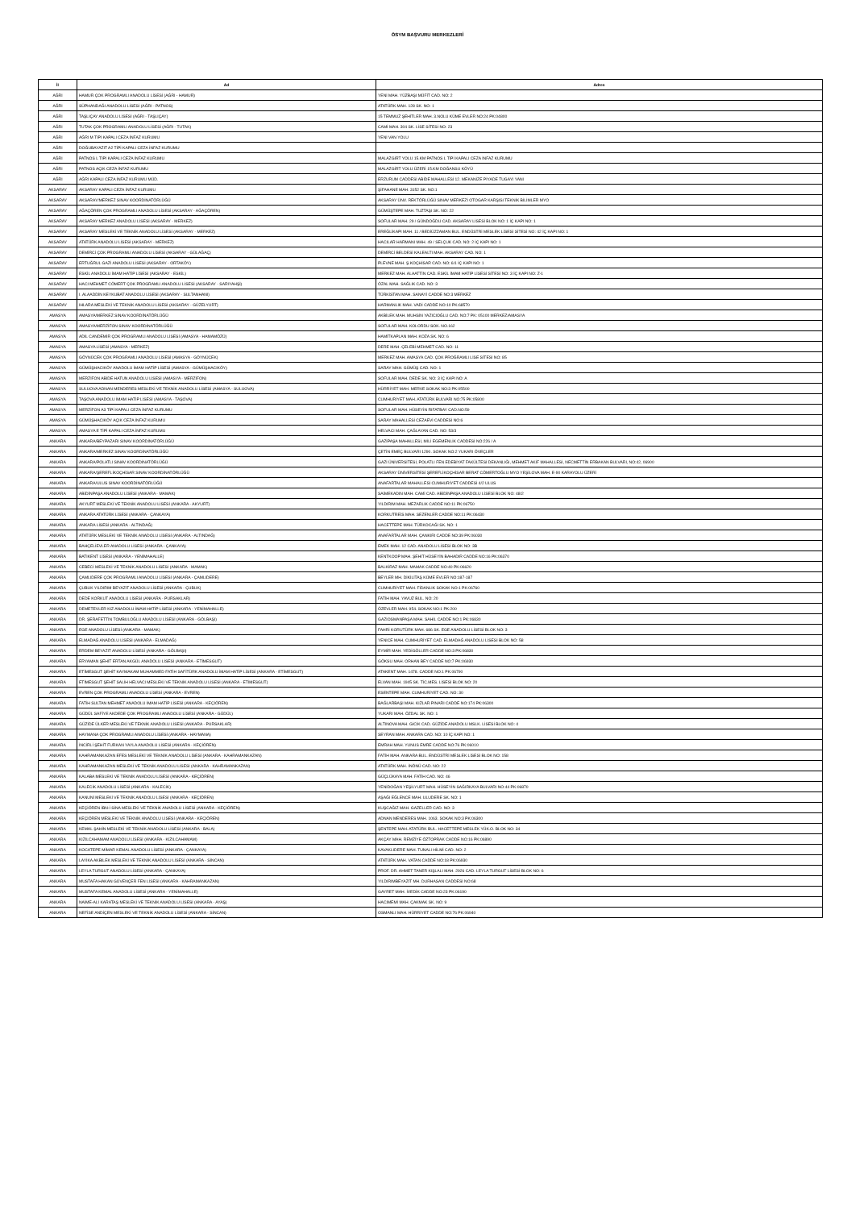ÖSYM BAŞVURU MERKEZLERİ
| İl | Ad | Adres |
| --- | --- | --- |
| AĞRI | HAMUR ÇOK PROGRAMLI ANADOLU LİSESİ (AĞRI - HAMUR) | YENİ MAH. YÜZBAŞI MÜFİT CAD. NO: 2 |
| AĞRI | SÜPHANDAĞI ANADOLU LİSESİ (AĞRI - PATNOS) | ATATÜRK MAH. 128 SK. NO: 1 |
| AĞRI | TAŞLIÇAY ANADOLU LİSESİ (AĞRI - TAŞLIÇAY) | 15 TEMMUZ ŞEHİTLER MAH. 3.NOLU KÜME EVLER NO:24 PK:04800 |
| AĞRI | TUTAK ÇOK PROGRAMLI ANADOLU LİSESİ (AĞRI - TUTAK) | CAMİ MAH. 304 SK. LİSE SİTESİ NO: 23 |
| AĞRI | AĞRI M TİPİ KAPALI CEZA İNFAZ KURUMU | YENİ VAN YOLU |
| AĞRI | DOĞUBAYAZIT A2 TİPİ KAPALI CEZA İNFAZ KURUMU | |
| AĞRI | PATNOS L TİPİ KAPALI CEZA İNFAZ KURUMU | MALAZGİRT YOLU 15.KM PATNOS L TİPİ KAPALI CEZA İNFAZ KURUMU |
| AĞRI | PATNOS AÇIK CEZA İNFAZ KURUMU | MALAZGİRT YOLU ÜZERİ 15.KM DOĞANSU KÖYÜ |
| AĞRI | AĞRI KAPALI CEZA İNFAZ KURUMU MÜD. | ERZURUM CADDESİ ABİDE MAHALLESİ 12. MEKANİZE PİYADE TUGAYI YANI |
| AKSARAY | AKSARAY KAPALI CEZA İNFAZ KURUMU | ŞİFAHANE MAH. 3152 SK. NO:1 |
| AKSARAY | AKSARAY/MERKEZ SINAV KOORDİNATÖRLÜĞÜ | AKSARAY ÜNV. REKTÖRLÜĞÜ SINAV MERKEZİ OTOGAR KARŞISI TEKNİK BİLİMLER MYO |
| AKSARAY | AĞAÇÖREN ÇOK PROGRAMLI ANADOLU LİSESİ (AKSARAY - AĞAÇÖREN) | GÜMÜŞTEPE MAH. TUZTAŞI SK. NO: 22 |
| AKSARAY | AKSARAY MERKEZ ANADOLU LİSESİ (AKSARAY - MERKEZ) | SOFULAR MAH. 29 / GÜNDOĞDU CAD. AKSARAY LİSESİ BLOK NO: 1 İÇ KAPI NO: 1 |
| AKSARAY | AKSARAY MESLEKİ VE TEKNİK ANADOLU LİSESİ (AKSARAY - MERKEZ) | EREĞLİKAPI MAH. 11 / BEDİÜZZAMAN BUL. ENDÜSTRİ MESLEK LİSESİ SİTESİ NO: 42 İÇ KAPI NO: 1 |
| AKSARAY | ATATÜRK ANADOLU LİSESİ (AKSARAY - MERKEZ) | HACILAR HARMANI MAH. 49 / SELÇUK CAD. NO: 2 İÇ KAPI NO: 1 |
| AKSARAY | DEMİRCİ ÇOK PROGRAMLI ANADOLU LİSESİ (AKSARAY - GÜLAĞAÇ) | DEMİRCİ BELDESİ KALEALTI MAH. AKSARAY CAD. NO: 1 |
| AKSARAY | ERTUĞRUL GAZİ ANADOLU LİSESİ (AKSARAY - ORTAKÖY) | PLEVNE MAH. Ş.KOÇHİSAR CAD. NO: 6/1 İÇ KAPI NO: 1 |
| AKSARAY | ESKİL ANADOLU İMAM HATİP LİSESİ (AKSARAY - ESKİL) | MERKEZ MAH. ALAATTİN CAD. ESKİL İMAM HATİP LİSESİ SİTESİ NO: 3 İÇ KAPI NO: Z-1 |
| AKSARAY | HACI MEHMET CÖMERT ÇOK PROGRAMLI ANADOLU LİSESİ (AKSARAY - SARIYAHŞİ) | ÖZAL MAH. SAĞLIK CAD. NO: 3 |
| AKSARAY | I. ALAADDİN KEYKUBAT ANADOLU LİSESİ (AKSARAY - SULTANHANI) | TÜRKİSTAN MAH. SANAYİ CADDE NO:3 MERKEZ |
| AKSARAY | IHLARA MESLEKİ VE TEKNİK ANADOLU LİSESİ (AKSARAY - GÜZELYURT) | HARMANLIK MAH. VADİ CADDE NO:10 PK:68570 |
| AMASYA | AMASYA/MERKEZ SINAV KOORDİNATÖRLÜĞÜ | AKBİLEK MAH. MUHSİN YAZICIOĞLU CAD. NO:7 PK: 05100 MERKEZ/AMASYA |
| AMASYA | AMASYA/MERZİFON SINAV KOORDİNATÖRLÜĞÜ | SOFULAR MAH. KOLORDU SOK. NO.162 |
| AMASYA | ADİL CANDEMİR ÇOK PROGRAMLI ANADOLU LİSESİ (AMASYA - HAMAMÖZÜ) | HAMİTKAPLAN MAH. KOZA SK. NO: 6 |
| AMASYA | AMASYA LİSESİ (AMASYA - MERKEZ) | DERE MAH. ÇELEBİ MEHMET CAD. NO: 11 |
| AMASYA | GÖYNÜCEK ÇOK PROGRAMLI ANADOLU LİSESİ (AMASYA - GÖYNÜCEK) | MERKEZ MAH. AMASYA CAD. ÇOK PROĞRAMLI LİSE SİTESİ NO: 85 |
| AMASYA | GÜMÜŞHACIKÖY ANADOLU İMAM HATİP LİSESİ (AMASYA - GÜMÜŞHACIKÖY) | SARAY MAH. GÜMÜŞ CAD. NO: 1 |
| AMASYA | MERZİFON ABİDE HATUN ANADOLU LİSESİ (AMASYA - MERZİFON) | SOFULAR MAH. DEDE SK. NO: 3 İÇ KAPI NO: A |
| AMASYA | SULUOVA ADNAN MENDERES MESLEKİ VE TEKNİK ANADOLU LİSESİ (AMASYA - SULUOVA) | HÜRRİYET MAH. MERVE SOKAK NO:3 PK:05500 |
| AMASYA | TAŞOVA ANADOLU İMAM HATİP LİSESİ (AMASYA - TAŞOVA) | CUMHURİYET MAH. ATATÜRK BULVARI NO:75 PK:05800 |
| AMASYA | MERZİFON A3 TİPİ KAPALI CEZA İNFAZ KURUMU | SOFULAR MAH. HÜSEYİN RIFATBAY CAD.NO:59 |
| AMASYA | GÜMÜŞHACIKÖY AÇIK CEZA İNFAZ KURUMU | SARAY MAHALLESİ CEZAEVİ CADDESİ NO:6 |
| AMASYA | AMASYA E TİPİ KAPALI CEZA İNFAZ KURUMU | HELVACI MAH. ÇAĞLAYAN CAD. NO: 53/3 |
| ANKARA | ANKARA/BEYPAZARI SINAV KOORDİNATÖRLÜĞÜ | GAZİPAŞA MAHALLESİ, MİLİ EGEMENLİK CADDESİ NO:226 / A |
| ANKARA | ANKARA/MERKEZ SINAV KOORDİNATÖRLÜĞÜ | ÇETİN EMEÇ BULVARI 1290. SOKAK NO:2 YUKARI ÖVEÇLER |
| ANKARA | ANKARA/POLATLI SINAV KOORDİNATÖRLÜĞÜ | GAZİ ÜNİVERSİTESİ, POLATLI FEN EDEBİYAT FAKÜLTESİ DEKANLIĞI, MEHMET AKİF MAHALLESİ, NECMETTİN ERBAKAN BULVARI, NO:42, 06900 |
| ANKARA | ANKARA/ŞEREFLİKOÇHİSAR SINAV KOORDİNATÖRLÜĞÜ | AKSARAY ÜNİVERSİTESİ ŞEREFLİKOÇHİSAR BERAT CÖMERTOĞLU MYO YEŞİLOVA MAH. E-90 KARAYOLU ÜZERİ |
| ANKARA | ANKARA/ULUS SINAV KOORDİNATÖRLÜĞÜ | ANAFARTALAR MAHALLESİ CUMHURİYET CADDESİ 4/2 ULUS |
| ANKARA | ABİDİNPAŞA ANADOLU LİSESİ (ANKARA - MAMAK) | SAİMEKADIN MAH. CAMİ CAD. ABİDİNPAŞA ANADOLU LİSESİ BLOK NO: 48/2 |
| ANKARA | AKYURT MESLEKİ VE TEKNİK ANADOLU LİSESİ (ANKARA - AKYURT) | YILDIRIM MAH. MEZARLIK CADDE NO:11 PK:06750 |
| ANKARA | ANKARA ATATÜRK LİSESİ (ANKARA - ÇANKAYA) | KORKUTREİS MAH. SEZENLER CADDE NO:11 PK:06430 |
| ANKARA | ANKARA LİSESİ (ANKARA - ALTINDAĞ) | HACETTEPE MAH. TÜRKOCAĞI SK. NO: 1 |
| ANKARA | ATATÜRK MESLEKİ VE TEKNİK ANADOLU LİSESİ (ANKARA - ALTINDAĞ) | ANAFARTALAR MAH. ÇANKIRI CADDE NO:39 PK:06030 |
| ANKARA | BAHÇELİEVLER ANADOLU LİSESİ (ANKARA - ÇANKAYA) | EMEK MAH. 12 CAD. ANADOLU LİSESİ BLOK NO: 3B |
| ANKARA | BATIKENT LİSESİ (ANKARA - YENİMAHALLE) | KENTKOOP MAH. ŞEHİT HÜSEYİN BAHADIR CADDE NO:16 PK:06370 |
| ANKARA | CEBECİ MESLEKİ VE TEKNİK ANADOLU LİSESİ (ANKARA - MAMAK) | BALKİRAZ MAH. MAMAK CADDE NO:40 PK:06620 |
| ANKARA | ÇAMLIDERE ÇOK PROGRAMLI ANADOLU LİSESİ (ANKARA - ÇAMLIDERE) | BEYLER MH. DİKİLİTAŞ KÜME EVLER NO:187-187 |
| ANKARA | ÇUBUK YILDIRIM BEYAZIT ANADOLU LİSESİ (ANKARA - ÇUBUK) | CUMHURİYET MAH. FİDANLIK SOKAK NO:1 PK:06760 |
| ANKARA | DEDE KORKUT ANADOLU LİSESİ (ANKARA - PURSAKLAR) | FATİH MAH. YAVUZ BUL. NO: 20 |
| ANKARA | DEMETEVLER KIZ ANADOLU İMAM HATİP LİSESİ (ANKARA - YENİMAHALLE) | ÖZEVLER MAH. 954. SOKAK NO:1 PK:200 |
| ANKARA | DR. ŞERAFETTİN TOMBULOĞLU ANADOLU LİSESİ (ANKARA - GÖLBAŞI) | GAZİOSMANPAŞA MAH. SAHİL CADDE NO:1 PK:06830 |
| ANKARA | EGE ANADOLU LİSESİ (ANKARA - MAMAK) | FAHRİ KORUTÜRK MAH. 686 SK. EGE ANADOLU LİSESİ BLOK NO: 3 |
| ANKARA | ELMADAĞ ANADOLU LİSESİ (ANKARA - ELMADAĞ) | YENİCE MAH. CUMHURİYET CAD. ELMADAĞ ANADOLU LİSESİ BLOK NO: 58 |
| ANKARA | ERDEM BEYAZIT ANADOLU LİSESİ (ANKARA - GÖLBAŞI) | EYMİR MAH. YEDİGÖLLER CADDE NO:3 PK:06830 |
| ANKARA | ERYAMAN ŞEHİT ERTAN AKGÜL ANADOLU LİSESİ (ANKARA - ETİMESGUT) | GÖKSU MAH. ORHAN BEY CADDE NO:7 PK:06930 |
| ANKARA | ETİMESGUT ŞEHİT KAYMAKAM MUHAMMED FATİH SAFİTÜRK ANADOLU İMAM HATİP LİSESİ (ANKARA - ETİMESGUT) | ATAKENT MAH. 1478. CADDE NO:1 PK:06790 |
| ANKARA | ETİMESGUT ŞEHİT SALİH HELVACI MESLEKİ VE TEKNİK ANADOLU LİSESİ (ANKARA - ETİMESGUT) | ELVAN MAH. 1945 SK. TİC.MES. LİSESİ BLOK NO: 20 |
| ANKARA | EVREN ÇOK PROGRAMLI ANADOLU LİSESİ (ANKARA - EVREN) | ESENTEPE MAH. CUMHURİYET CAD. NO: 30 |
| ANKARA | FATİH SULTAN MEHMET ANADOLU İMAM HATİP LİSESİ (ANKARA - KEÇİÖREN) | BAĞLARBAŞI MAH. KIZLAR PINARI CADDE NO:174 PK:06300 |
| ANKARA | GÜDÜL SAFİYE AKDEDE ÇOK PROGRAMLI ANADOLU LİSESİ (ANKARA - GÜDÜL) | YUKARI MAH. ÖZDAL SK. NO: 1 |
| ANKARA | GÜZİDE ÜLKER MESLEKİ VE TEKNİK ANADOLU LİSESİ (ANKARA - PURSAKLAR) | ALTINOVA MAH. GİCİK CAD. GÜZİDE ANADOLU MSLK. LİSESİ BLOK NO: 4 |
| ANKARA | HAYMANA ÇOK PROGRAMLI ANADOLU LİSESİ (ANKARA - HAYMANA) | SEYRAN MAH. ANKARA CAD. NO: 10 İÇ KAPI NO: 1 |
| ANKARA | İNCİRLİ ŞEHİT FURKAN YAYLA ANADOLU LİSESİ (ANKARA - KEÇİÖREN) | EMRAH MAH. YUNUS EMRE CADDE NO:76 PK:06010 |
| ANKARA | KAHRAMANKAZAN EFES MESLEKİ VE TEKNİK ANADOLU LİSESİ (ANKARA - KAHRAMANKAZAN) | FATİH MAH. ANKARA BUL. ENDÜSTRİ MESLEK LİSESİ BLOK NO: 158 |
| ANKARA | KAHRAMANKAZAN MESLEKİ VE TEKNİK ANADOLU LİSESİ (ANKARA - KAHRAMANKAZAN) | ATATÜRK MAH. İNÖNÜ CAD. NO: 22 |
| ANKARA | KALABA MESLEKİ VE TEKNİK ANADOLU LİSESİ (ANKARA - KEÇİÖREN) | GÜÇLÜKAYA MAH. FATİH CAD. NO: 46 |
| ANKARA | KALECİK ANADOLU LİSESİ (ANKARA - KALECİK) | YENİDOĞAN YEŞİLYURT MAH. HÜSEYİN SAĞIRKAYA BULVARI NO:44 PK:06870 |
| ANKARA | KANUNİ MESLEKİ VE TEKNİK ANADOLU LİSESİ (ANKARA - KEÇİÖREN) | AŞAĞI EĞLENCE MAH. ULUDERE SK. NO: 1 |
| ANKARA | KEÇİÖREN İBN-İ SİNA MESLEKİ VE TEKNİK ANADOLU LİSESİ (ANKARA - KEÇİÖREN) | KUŞCAĞIZ MAH. GAZELLER CAD. NO: 3 |
| ANKARA | KEÇİÖREN MESLEKİ VE TEKNİK ANADOLU LİSESİ (ANKARA - KEÇİÖREN) | ADNAN MENDERES MAH. 1063. SOKAK NO:3 PK:06300 |
| ANKARA | KEMAL ŞAHİN MESLEKİ VE TEKNİK ANADOLU LİSESİ (ANKARA - BALA) | ŞENTEPE MAH. ATATÜRK BUL. HACETTEPE MESLEK YÜK.O. BLOK NO: 34 |
| ANKARA | KIZILCAHAMAM ANADOLU LİSESİ (ANKARA - KIZILCAHAMAM) | AKÇAY MAH. REMZİYE ÖZTOPRAK CADDE NO:16 PK:06890 |
| ANKARA | KOCATEPE MİMAR KEMAL ANADOLU LİSESİ (ANKARA - ÇANKAYA) | KAVAKLIDERE MAH. TUNALI HİLMİ CAD. NO: 2 |
| ANKARA | LAYİKA AKBİLEK MESLEKİ VE TEKNİK ANADOLU LİSESİ (ANKARA - SİNCAN) | ATATÜRK MAH. VATAN CADDE NO:18 PK:06930 |
| ANKARA | LEYLA TURGUT ANADOLU LİSESİ (ANKARA - ÇANKAYA) | PROF. DR. AHMET TANER KIŞLALI MAH. 2926 CAD. LEYLA TURGUT LİSESİ BLOK NO: 6 |
| ANKARA | MUSTAFA HAKAN GÜVENÇER FEN LİSESİ (ANKARA - KAHRAMANKAZAN) | YILDIRIMBEYAZIT MH. DURHASAN CADDESİ NO:68 |
| ANKARA | MUSTAFA KEMAL ANADOLU LİSESİ (ANKARA - YENİMAHALLE) | GAYRET MAH. İVEDİK CADDE NO:23 PK:06190 |
| ANKARA | NAİME-ALİ KARATAŞ MESLEKİ VE TEKNİK ANADOLU LİSESİ (ANKARA - AYAŞ) | HACIMEMİ MAH. ÇAKMAK SK. NO: 9 |
| ANKARA | NEFİSE ANDİÇEN MESLEKİ VE TEKNİK ANADOLU LİSESİ (ANKARA - SİNCAN) | OSMANLI MAH. HÜRRİYET CADDE NO:76 PK:06940 |